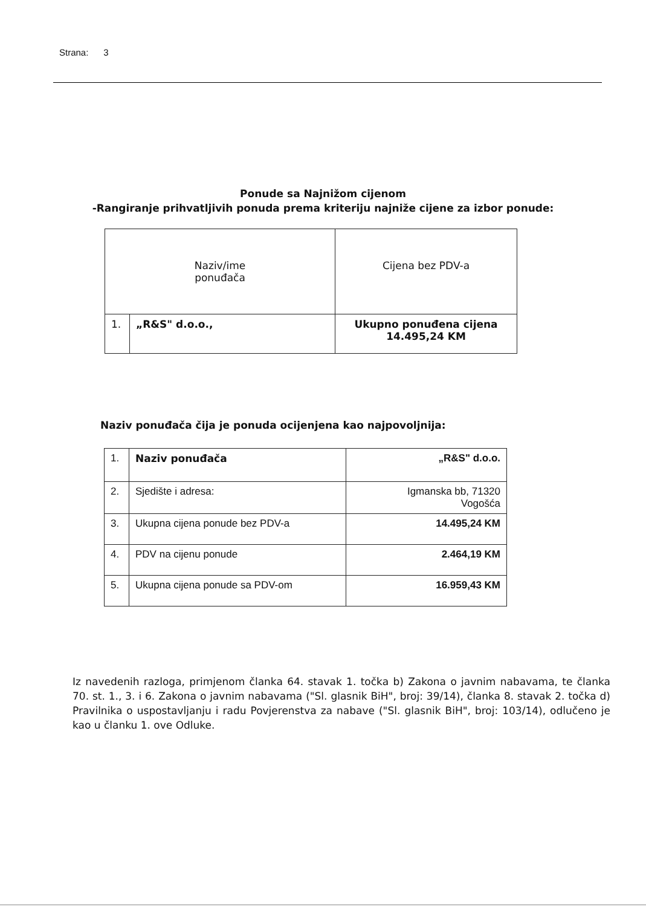Strana: 3
Ponude sa Najnižom cijenom
-Rangiranje prihvatljivih ponuda prema kriteriju najniže cijene za izbor ponude:
| Naziv/ime ponuđača | | Cijena bez PDV-a |
| 1. | „R&S" d.o.o., | Ukupno ponuđena cijena 14.495,24 KM |
Naziv ponuđača čija je ponuda ocijenjena kao najpovoljnija:
| 1. | Naziv ponuđača | „R&S" d.o.o. |
| 2. | Sjedište i adresa: | Igmanska bb, 71320 Vogošća |
| 3. | Ukupna cijena ponude bez PDV-a | 14.495,24 KM |
| 4. | PDV na cijenu ponude | 2.464,19 KM |
| 5. | Ukupna cijena ponude sa PDV-om | 16.959,43 KM |
Iz navedenih razloga, primjenom članka 64. stavak 1. točka b) Zakona o javnim nabavama, te članka 70. st. 1., 3. i 6. Zakona o javnim nabavama ("Sl. glasnik BiH", broj: 39/14), članka 8. stavak 2. točka d) Pravilnika o uspostavljanju i radu Povjerenstva za nabave ("Sl. glasnik BiH", broj: 103/14), odlučeno je kao u članku 1. ove Odluke.